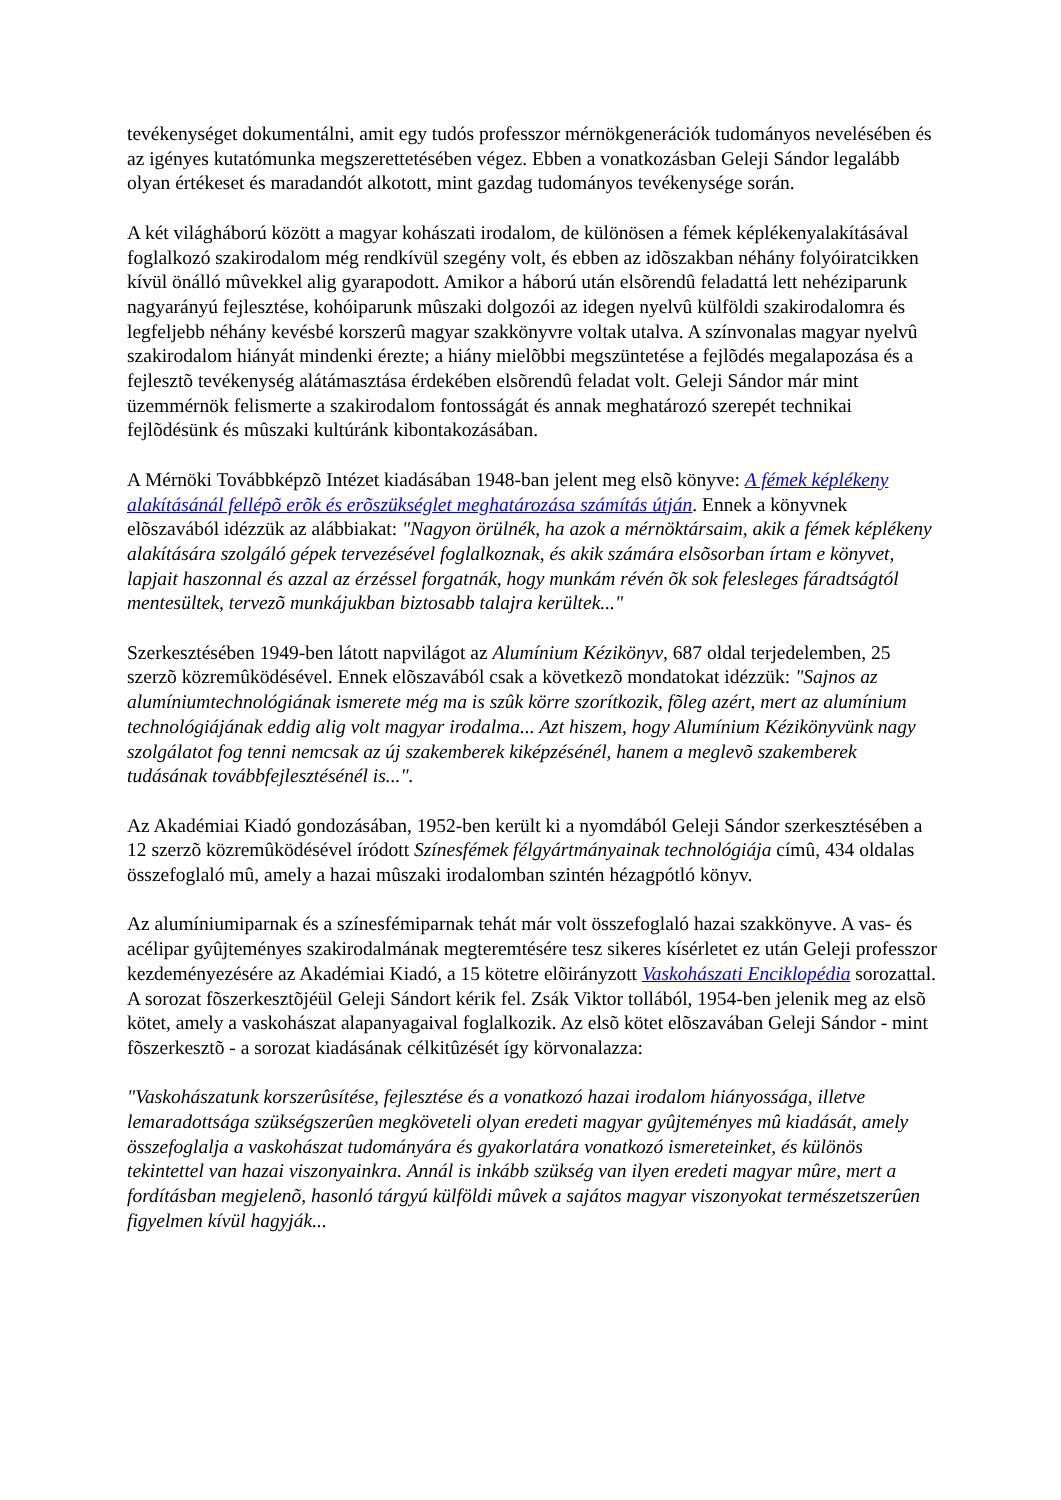tevékenységet dokumentálni, amit egy tudós professzor mérnökgenerációk tudományos nevelésében és az igényes kutatómunka megszerettetésében végez. Ebben a vonatkozásban Geleji Sándor legalább olyan értékeset és maradandót alkotott, mint gazdag tudományos tevékenysége során.
A két világháború között a magyar kohászati irodalom, de különösen a fémek képlékenyalakításával foglalkozó szakirodalom még rendkívül szegény volt, és ebben az idõszakban néhány folyóiratcikken kívül önálló mûvekkel alig gyarapodott. Amikor a háború után elsõrendû feladattá lett nehéziparunk nagyarányú fejlesztése, kohóiparunk mûszaki dolgozói az idegen nyelvû külföldi szakirodalomra és legfeljebb néhány kevésbé korszerû magyar szakkönyvre voltak utalva. A színvonalas magyar nyelvû szakirodalom hiányát mindenki érezte; a hiány mielõbbi megszüntetése a fejlõdés megalapozása és a fejlesztõ tevékenység alátámasztása érdekében elsõrendû feladat volt. Geleji Sándor már mint üzemmérnök felismerte a szakirodalom fontosságát és annak meghatározó szerepét technikai fejlõdésünk és mûszaki kultúránk kibontakozásában.
A Mérnöki Továbbképzõ Intézet kiadásában 1948-ban jelent meg elsõ könyve: A fémek képlékeny alakításánál fellépõ erõk és erõszükséglet meghatározása számítás útján. Ennek a könyvnek elõszavából idézzük az alábbiakat: "Nagyon örülnék, ha azok a mérnöktársaim, akik a fémek képlékeny alakítására szolgáló gépek tervezésével foglalkoznak, és akik számára elsõsorban írtam e könyvet, lapjait haszonnal és azzal az érzéssel forgatnák, hogy munkám révén õk sok felesleges fáradtságtól mentesültek, tervezõ munkájukban biztosabb talajra kerültek..."
Szerkesztésében 1949-ben látott napvilágot az Alumínium Kézikönyv, 687 oldal terjedelemben, 25 szerzõ közremûködésével. Ennek elõszavából csak a következõ mondatokat idézzük: "Sajnos az alumíniumtechnológiának ismerete még ma is szûk körre szorítkozik, fõleg azért, mert az alumínium technológiájának eddig alig volt magyar irodalma... Azt hiszem, hogy Alumínium Kézikönyvünk nagy szolgálatot fog tenni nemcsak az új szakemberek kiképzésénél, hanem a meglevõ szakemberek tudásának továbbfejlesztésénél is...".
Az Akadémiai Kiadó gondozásában, 1952-ben került ki a nyomdából Geleji Sándor szerkesztésében a 12 szerzõ közremûködésével íródott Színesfémek félgyártmányainak technológiája címû, 434 oldalas összefoglaló mû, amely a hazai mûszaki irodalomban szintén hézagpótló könyv.
Az alumíniumiparnak és a színesfémiparnak tehát már volt összefoglaló hazai szakkönyve. A vas- és acélipar gyûjteményes szakirodalmának megteremtésére tesz sikeres kísérletet ez után Geleji professzor kezdeményezésére az Akadémiai Kiadó, a 15 kötetre elõirányzott Vaskohászati Enciklopédia sorozattal. A sorozat fõszerkesztõjéül Geleji Sándort kérik fel. Zsák Viktor tollából, 1954-ben jelenik meg az elsõ kötet, amely a vaskohászat alapanyagaival foglalkozik. Az elsõ kötet elõszavában Geleji Sándor - mint fõszerkesztõ - a sorozat kiadásának célkitûzését így körvonalazza:
"Vaskohászatunk korszerûsítése, fejlesztése és a vonatkozó hazai irodalom hiányossága, illetve lemaradottsága szükségszerûen megköveteli olyan eredeti magyar gyûjteményes mû kiadását, amely összefoglalja a vaskohászat tudományára és gyakorlatára vonatkozó ismereteinket, és különös tekintettel van hazai viszonyainkra. Annál is inkább szükség van ilyen eredeti magyar mûre, mert a fordításban megjelenõ, hasonló tárgyú külföldi mûvek a sajátos magyar viszonyokat természetszerûen figyelmen kívül hagyják...